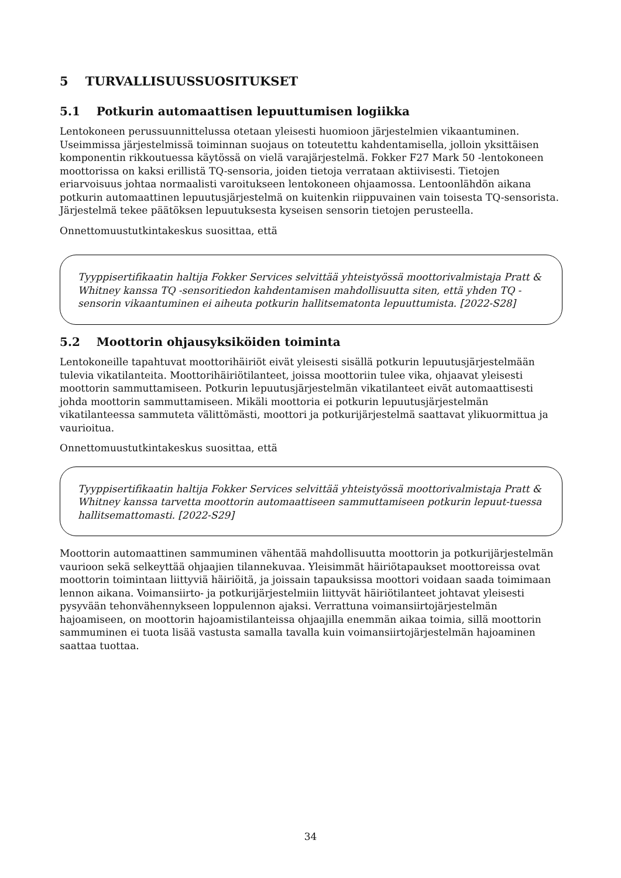5 TURVALLISUUSSUOSITUKSET
5.1 Potkurin automaattisen lepuuttumisen logiikka
Lentokoneen perussuunnittelussa otetaan yleisesti huomioon järjestelmien vikaantuminen. Useimmissa järjestelmissä toiminnan suojaus on toteutettu kahdentamisella, jolloin yksittäisen komponentin rikkoutuessa käytössä on vielä varajärjestelmä. Fokker F27 Mark 50 -lentokoneen moottorissa on kaksi erillistä TQ-sensoria, joiden tietoja verrataan aktiivisesti. Tietojen eriarvoisuus johtaa normaalisti varoitukseen lentokoneen ohjaamossa. Lentoonlähdön aikana potkurin automaattinen lepuutusjärjestelmä on kuitenkin riippuvainen vain toisesta TQ-sensorista. Järjestelmä tekee päätöksen lepuutuksesta kyseisen sensorin tietojen perusteella.
Onnettomuustutkintakeskus suosittaa, että
Tyyppisertifikaatin haltija Fokker Services selvittää yhteistyössä moottorivalmistaja Pratt & Whitney kanssa TQ -sensoritiedon kahdentamisen mahdollisuutta siten, että yhden TQ -sensorin vikaantuminen ei aiheuta potkurin hallitsematonta lepuuttumista. [2022-S28]
5.2 Moottorin ohjausyksiköiden toiminta
Lentokoneille tapahtuvat moottorihäiriöt eivät yleisesti sisällä potkurin lepuutusjärjestelmään tulevia vikatilanteita. Moottorihäiriötilanteet, joissa moottoriin tulee vika, ohjaavat yleisesti moottorin sammuttamiseen. Potkurin lepuutusjärjestelmän vikatilanteet eivät automaattisesti johda moottorin sammuttamiseen. Mikäli moottoria ei potkurin lepuutusjärjestelmän vikatilanteessa sammuteta välittömästi, moottori ja potkurijärjestelmä saattavat ylikuormittua ja vaurioitua.
Onnettomuustutkintakeskus suosittaa, että
Tyyppisertifikaatin haltija Fokker Services selvittää yhteistyössä moottorivalmistaja Pratt & Whitney kanssa tarvetta moottorin automaattiseen sammuttamiseen potkurin lepuut-tuessa hallitsemattomasti. [2022-S29]
Moottorin automaattinen sammuminen vähentää mahdollisuutta moottorin ja potkurijärjestelmän vaurioon sekä selkeyttää ohjaajien tilannekuvaa. Yleisimmät häiriötapaukset moottoreissa ovat moottorin toimintaan liittyviä häiriöitä, ja joissain tapauksissa moottori voidaan saada toimimaan lennon aikana. Voimansiirto- ja potkurijärjestelmiin liittyvät häiriötilanteet johtavat yleisesti pysyvään tehonvähennykseen loppulennon ajaksi. Verrattuna voimansiirtojärjestelmän hajoamiseen, on moottorin hajoamistilanteissa ohjaajilla enemmän aikaa toimia, sillä moottorin sammuminen ei tuota lisää vastusta samalla tavalla kuin voimansiirtojärjestelmän hajoaminen saattaa tuottaa.
34